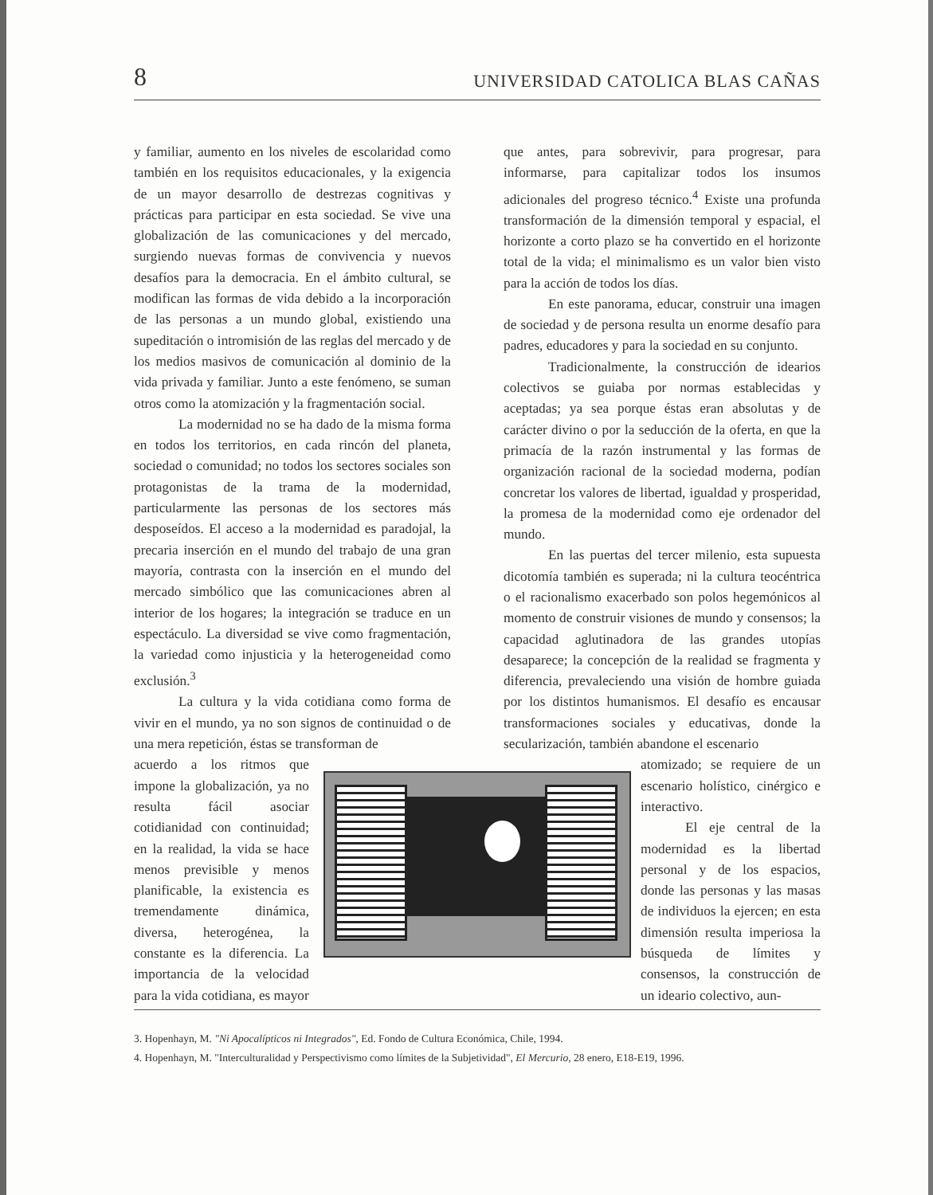8 UNIVERSIDAD CATOLICA BLAS CAÑAS
y familiar, aumento en los niveles de escolaridad como también en los requisitos educacionales, y la exigencia de un mayor desarrollo de destrezas cognitivas y prácticas para participar en esta sociedad. Se vive una globalización de las comunicaciones y del mercado, surgiendo nuevas formas de convivencia y nuevos desafíos para la democracia. En el ámbito cultural, se modifican las formas de vida debido a la incorporación de las personas a un mundo global, existiendo una supeditación o intromisión de las reglas del mercado y de los medios masivos de comunicación al dominio de la vida privada y familiar. Junto a este fenómeno, se suman otros como la atomización y la fragmentación social.
La modernidad no se ha dado de la misma forma en todos los territorios, en cada rincón del planeta, sociedad o comunidad; no todos los sectores sociales son protagonistas de la trama de la modernidad, particularmente las personas de los sectores más desposeídos. El acceso a la modernidad es paradojal, la precaria inserción en el mundo del trabajo de una gran mayoría, contrasta con la inserción en el mundo del mercado simbólico que las comunicaciones abren al interior de los hogares; la integración se traduce en un espectáculo. La diversidad se vive como fragmentación, la variedad como injusticia y la heterogeneidad como exclusión.<sup>3</sup>
La cultura y la vida cotidiana como forma de vivir en el mundo, ya no son signos de continuidad o de una mera repetición, éstas se transforman de
acuerdo a los ritmos que impone la globalización, ya no resulta fácil asociar cotidianidad con continuidad; en la realidad, la vida se hace menos previsible y menos planificable, la existencia es tremendamente dinámica, diversa, heterogénea, la constante es la diferencia. La importancia de la velocidad para la vida cotidiana, es mayor
que antes, para sobrevivir, para progresar, para informarse, para capitalizar todos los insumos adicionales del progreso técnico.<sup>4</sup> Existe una profunda transformación de la dimensión temporal y espacial, el horizonte a corto plazo se ha convertido en el horizonte total de la vida; el minimalismo es un valor bien visto para la acción de todos los días.
En este panorama, educar, construir una imagen de sociedad y de persona resulta un enorme desafío para padres, educadores y para la sociedad en su conjunto.
Tradicionalmente, la construcción de idearios colectivos se guiaba por normas establecidas y aceptadas; ya sea porque éstas eran absolutas y de carácter divino o por la seducción de la oferta, en que la primacía de la razón instrumental y las formas de organización racional de la sociedad moderna, podían concretar los valores de libertad, igualdad y prosperidad, la promesa de la modernidad como eje ordenador del mundo.
En las puertas del tercer milenio, esta supuesta dicotomía también es superada; ni la cultura teocéntrica o el racionalismo exacerbado son polos hegemónicos al momento de construir visiones de mundo y consensos; la capacidad aglutinadora de las grandes utopías desaparece; la concepción de la realidad se fragmenta y diferencia, prevaleciendo una visión de hombre guiada por los distintos humanismos. El desafío es encausar transformaciones sociales y educativas, donde la secularización, también abandone el escenario
atomizado; se requiere de un escenario holístico, cinérgico e interactivo.
El eje central de la modernidad es la libertad personal y de los espacios, donde las personas y las masas de individuos la ejercen; en esta dimensión resulta imperiosa la búsqueda de límites y consensos, la construcción de un ideario colectivo, aun-
3. Hopenhayn, M. "Ni Apocalípticos ni Integrados", Ed. Fondo de Cultura Económica, Chile, 1994.
4. Hopenhayn, M. "Interculturalidad y Perspectivismo como límites de la Subjetividad", El Mercurio, 28 enero, E18-E19, 1996.